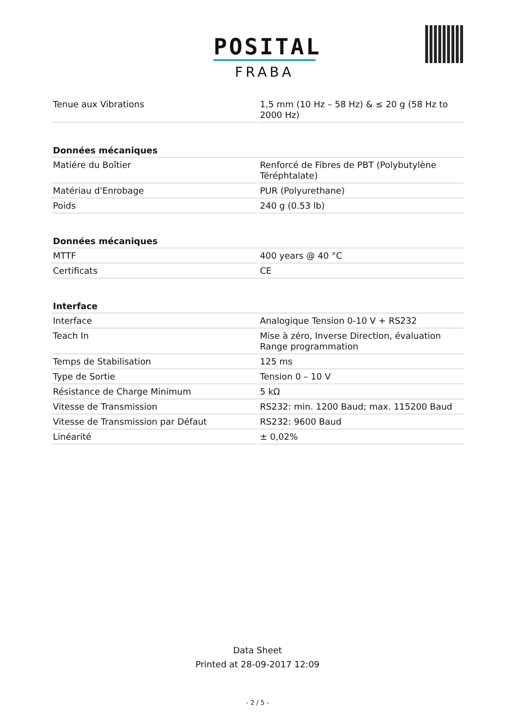POSITAL
FRABA
| Tenue aux Vibrations | 1,5 mm (10 Hz – 58 Hz) & ≤ 20 g (58 Hz to 2000 Hz) |
| Données mécaniques | |
| --- | --- |
| Matiére du Boîtier | Renforcé de Fibres de PBT (Polybutylène Téréphtalate) |
| Matériau d'Enrobage | PUR (Polyurethane) |
| Poids | 240 g (0.53 lb) |
| Données mécaniques | |
| --- | --- |
| MTTF | 400 years @ 40 °C |
| Certificats | CE |
| Interface | |
| --- | --- |
| Interface | Analogique Tension 0-10 V + RS232 |
| Teach In | Mise à zéro, Inverse Direction, évaluation Range programmation |
| Temps de Stabilisation | 125 ms |
| Type de Sortie | Tension 0 – 10 V |
| Résistance de Charge Minimum | 5 kΩ |
| Vitesse de Transmission | RS232: min. 1200 Baud; max. 115200 Baud |
| Vitesse de Transmission par Défaut | RS232: 9600 Baud |
| Linéarité | ± 0,02% |
Data Sheet
Printed at 28-09-2017 12:09
- 2 / 5 -